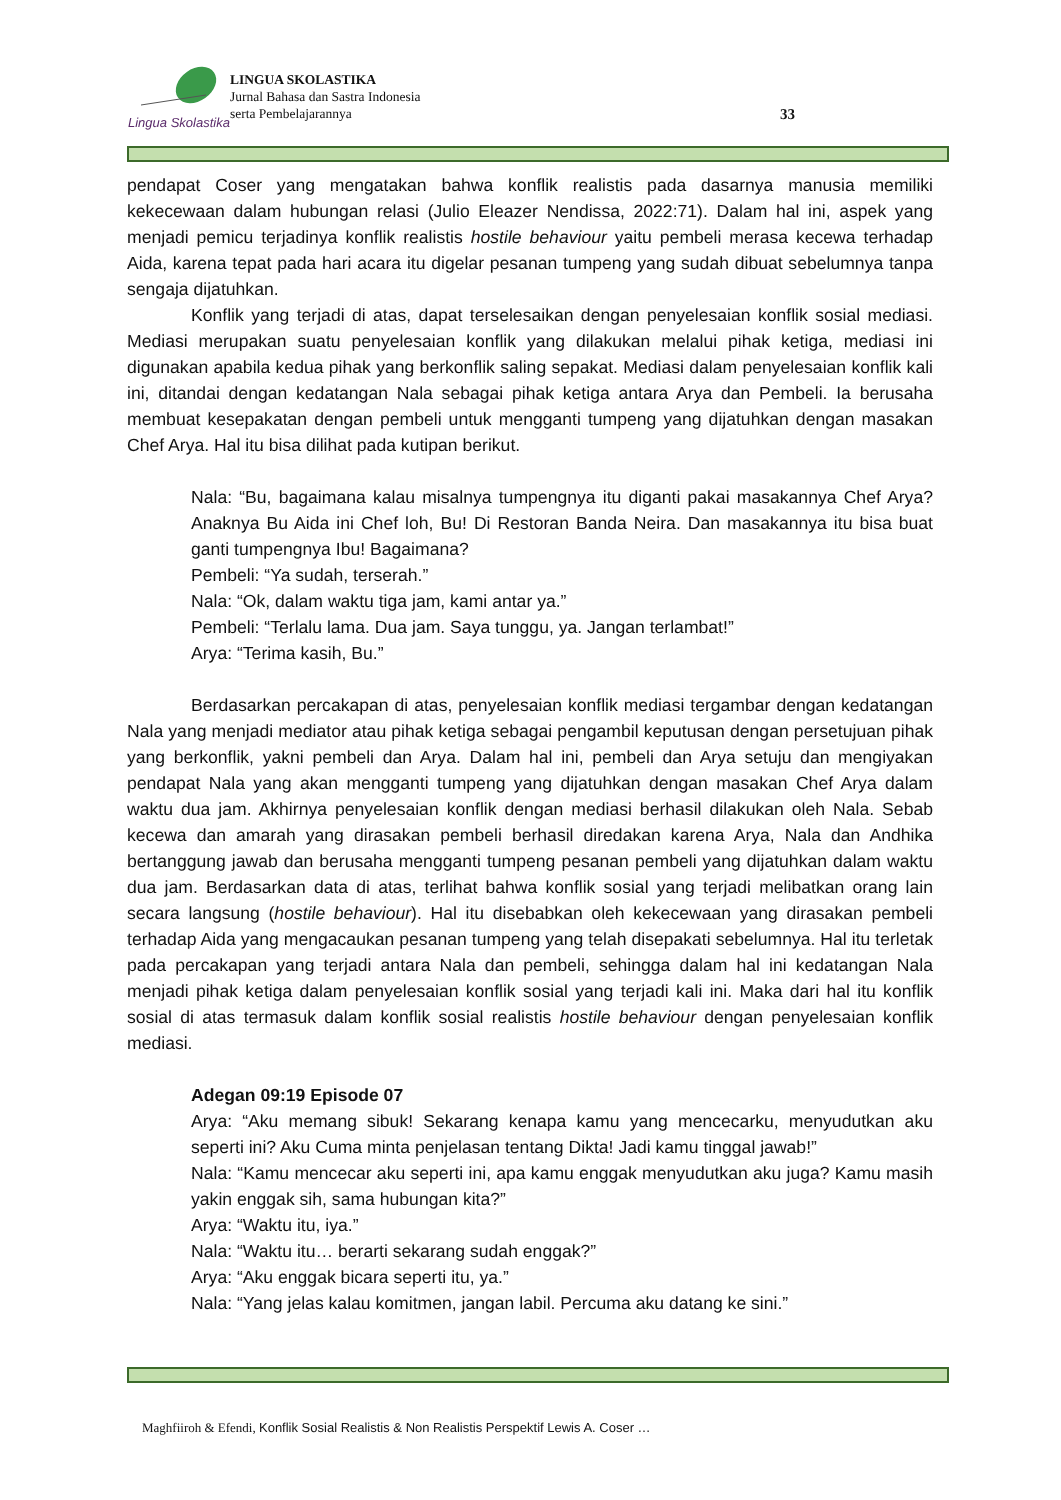Lingua Skolastika
LINGUA SKOLASTIKA
Jurnal Bahasa dan Sastra Indonesia
serta Pembelajarannya
33
pendapat Coser yang mengatakan bahwa konflik realistis pada dasarnya manusia memiliki kekecewaan dalam hubungan relasi (Julio Eleazer Nendissa, 2022:71). Dalam hal ini, aspek yang menjadi pemicu terjadinya konflik realistis hostile behaviour yaitu pembeli merasa kecewa terhadap Aida, karena tepat pada hari acara itu digelar pesanan tumpeng yang sudah dibuat sebelumnya tanpa sengaja dijatuhkan.
Konflik yang terjadi di atas, dapat terselesaikan dengan penyelesaian konflik sosial mediasi. Mediasi merupakan suatu penyelesaian konflik yang dilakukan melalui pihak ketiga, mediasi ini digunakan apabila kedua pihak yang berkonflik saling sepakat. Mediasi dalam penyelesaian konflik kali ini, ditandai dengan kedatangan Nala sebagai pihak ketiga antara Arya dan Pembeli. Ia berusaha membuat kesepakatan dengan pembeli untuk mengganti tumpeng yang dijatuhkan dengan masakan Chef Arya. Hal itu bisa dilihat pada kutipan berikut.
Nala: “Bu, bagaimana kalau misalnya tumpengnya itu diganti pakai masakannya Chef Arya? Anaknya Bu Aida ini Chef loh, Bu! Di Restoran Banda Neira. Dan masakannya itu bisa buat ganti tumpengnya Ibu! Bagaimana?
Pembeli: “Ya sudah, terserah.”
Nala: “Ok, dalam waktu tiga jam, kami antar ya.”
Pembeli: “Terlalu lama. Dua jam. Saya tunggu, ya. Jangan terlambat!”
Arya: “Terima kasih, Bu.”
Berdasarkan percakapan di atas, penyelesaian konflik mediasi tergambar dengan kedatangan Nala yang menjadi mediator atau pihak ketiga sebagai pengambil keputusan dengan persetujuan pihak yang berkonflik, yakni pembeli dan Arya. Dalam hal ini, pembeli dan Arya setuju dan mengiyakan pendapat Nala yang akan mengganti tumpeng yang dijatuhkan dengan masakan Chef Arya dalam waktu dua jam. Akhirnya penyelesaian konflik dengan mediasi berhasil dilakukan oleh Nala. Sebab kecewa dan amarah yang dirasakan pembeli berhasil diredakan karena Arya, Nala dan Andhika bertanggung jawab dan berusaha mengganti tumpeng pesanan pembeli yang dijatuhkan dalam waktu dua jam. Berdasarkan data di atas, terlihat bahwa konflik sosial yang terjadi melibatkan orang lain secara langsung (hostile behaviour). Hal itu disebabkan oleh kekecewaan yang dirasakan pembeli terhadap Aida yang mengacaukan pesanan tumpeng yang telah disepakati sebelumnya. Hal itu terletak pada percakapan yang terjadi antara Nala dan pembeli, sehingga dalam hal ini kedatangan Nala menjadi pihak ketiga dalam penyelesaian konflik sosial yang terjadi kali ini. Maka dari hal itu konflik sosial di atas termasuk dalam konflik sosial realistis hostile behaviour dengan penyelesaian konflik mediasi.
Adegan 09:19 Episode 07
Arya: “Aku memang sibuk! Sekarang kenapa kamu yang mencecarku, menyudutkan aku seperti ini? Aku Cuma minta penjelasan tentang Dikta! Jadi kamu tinggal jawab!”
Nala: “Kamu mencecar aku seperti ini, apa kamu enggak menyudutkan aku juga? Kamu masih yakin enggak sih, sama hubungan kita?”
Arya: “Waktu itu, iya.”
Nala: “Waktu itu… berarti sekarang sudah enggak?”
Arya: “Aku enggak bicara seperti itu, ya.”
Nala: “Yang jelas kalau komitmen, jangan labil. Percuma aku datang ke sini.”
Maghfiiroh & Efendi, Konflik Sosial Realistis & Non Realistis Perspektif Lewis A. Coser …